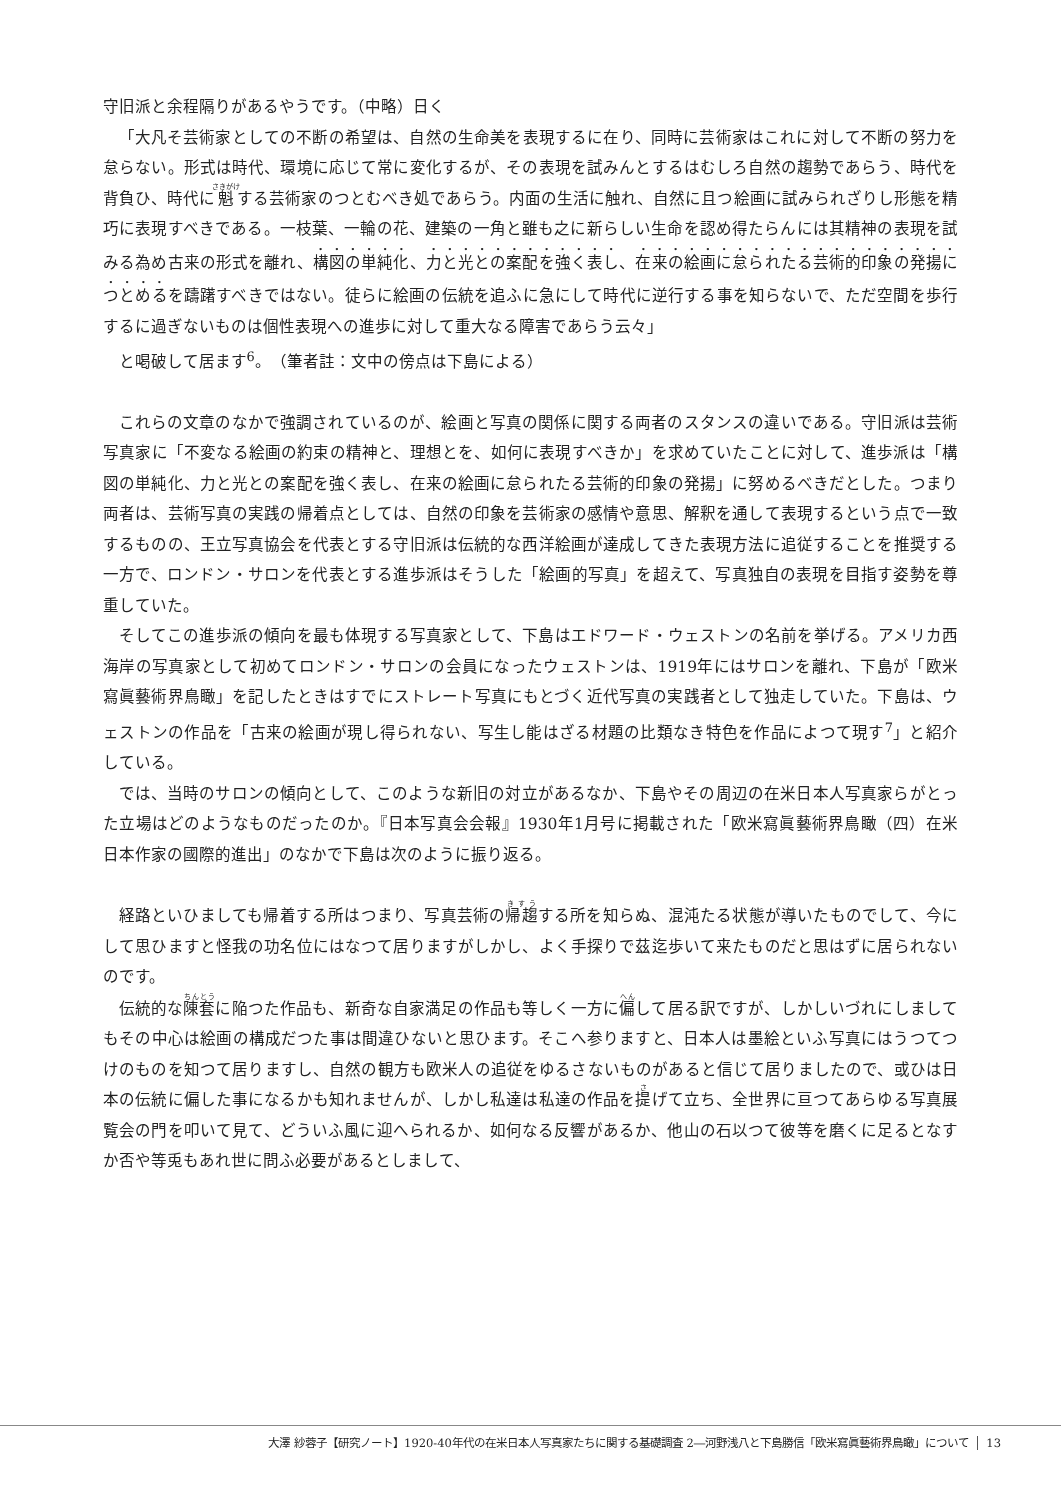守旧派と余程隔りがあるやうです。（中略）日く
「大凡そ芸術家としての不断の希望は、自然の生命美を表現するに在り、同時に芸術家はこれに対して不断の努力を怠らない。形式は時代、環境に応じて常に変化するが、その表現を試みんとするはむしろ自然の趨勢であらう、時代を背負ひ、時代に魁する芸術家のつとむべき処であらう。内面の生活に触れ、自然に且つ絵画に試みられざりし形態を精巧に表現すべきである。一枝葉、一輪の花、建築の一角と雖も之に新らしい生命を認め得たらんには其精神の表現を試みる為め古来の形式を離れ、構図の単純化、力と光との案配を強く表し、在来の絵画に怠られたる芸術的印象の発揚につとめるを躊躇すべきではない。徒らに絵画の伝統を追ふに急にして時代に逆行する事を知らないで、ただ空間を歩行するに過ぎないものは個性表現への進歩に対して重大なる障害であらう云々」
と喝破して居ます<sup>6</sup>。（筆者註：文中の傍点は下島による）
これらの文章のなかで強調されているのが、絵画と写真の関係に関する両者のスタンスの違いである。守旧派は芸術写真家に「不変なる絵画の約束の精神と、理想とを、如何に表現すべきか」を求めていたことに対して、進歩派は「構図の単純化、力と光との案配を強く表し、在来の絵画に怠られたる芸術的印象の発揚」に努めるべきだとした。つまり両者は、芸術写真の実践の帰着点としては、自然の印象を芸術家の感情や意思、解釈を通して表現するという点で一致するものの、王立写真協会を代表とする守旧派は伝統的な西洋絵画が達成してきた表現方法に追従することを推奨する一方で、ロンドン・サロンを代表とする進歩派はそうした「絵画的写真」を超えて、写真独自の表現を目指す姿勢を尊重していた。
そしてこの進歩派の傾向を最も体現する写真家として、下島はエドワード・ウェストンの名前を挙げる。アメリカ西海岸の写真家として初めてロンドン・サロンの会員になったウェストンは、1919年にはサロンを離れ、下島が「欧米寫眞藝術界鳥瞰」を記したときはすでにストレート写真にもとづく近代写真の実践者として独走していた。下島は、ウェストンの作品を「古来の絵画が現し得られない、写生し能はざる材題の比類なき特色を作品によつて現す<sup>7</sup>」と紹介している。
では、当時のサロンの傾向として、このような新旧の対立があるなか、下島やその周辺の在米日本人写真家らがとった立場はどのようなものだったのか。『日本写真会会報』1930年1月号に掲載された「欧米寫眞藝術界鳥瞰（四）在米日本作家の國際的進出」のなかで下島は次のように振り返る。
経路といひましても帰着する所はつまり、写真芸術の帰趨する所を知らぬ、混沌たる状態が導いたものでして、今にして思ひますと怪我の功名位にはなつて居りますがしかし、よく手探りで茲迄歩いて来たものだと思はずに居られないのです。
伝統的な陳套に陥つた作品も、新奇な自家満足の作品も等しく一方に偏して居る訳ですが、しかしいづれにしましてもその中心は絵画の構成だつた事は間違ひないと思ひます。そこへ参りますと、日本人は墨絵といふ写真にはうつてつけのものを知つて居りますし、自然の観方も欧米人の追従をゆるさないものがあると信じて居りましたので、或ひは日本の伝統に偏した事になるかも知れませんが、しかし私達は私達の作品を提げて立ち、全世界に亘つてあらゆる写真展覧会の門を叩いて見て、どういふ風に迎へられるか、如何なる反響があるか、他山の石以つて彼等を磨くに足るとなすか否や等兎もあれ世に問ふ必要があるとしまして、
大澤 紗蓉子【研究ノート】1920-40年代の在米日本人写真家たちに関する基礎調査 2―河野浅八と下島勝信「欧米寫眞藝術界鳥瞰」について 13